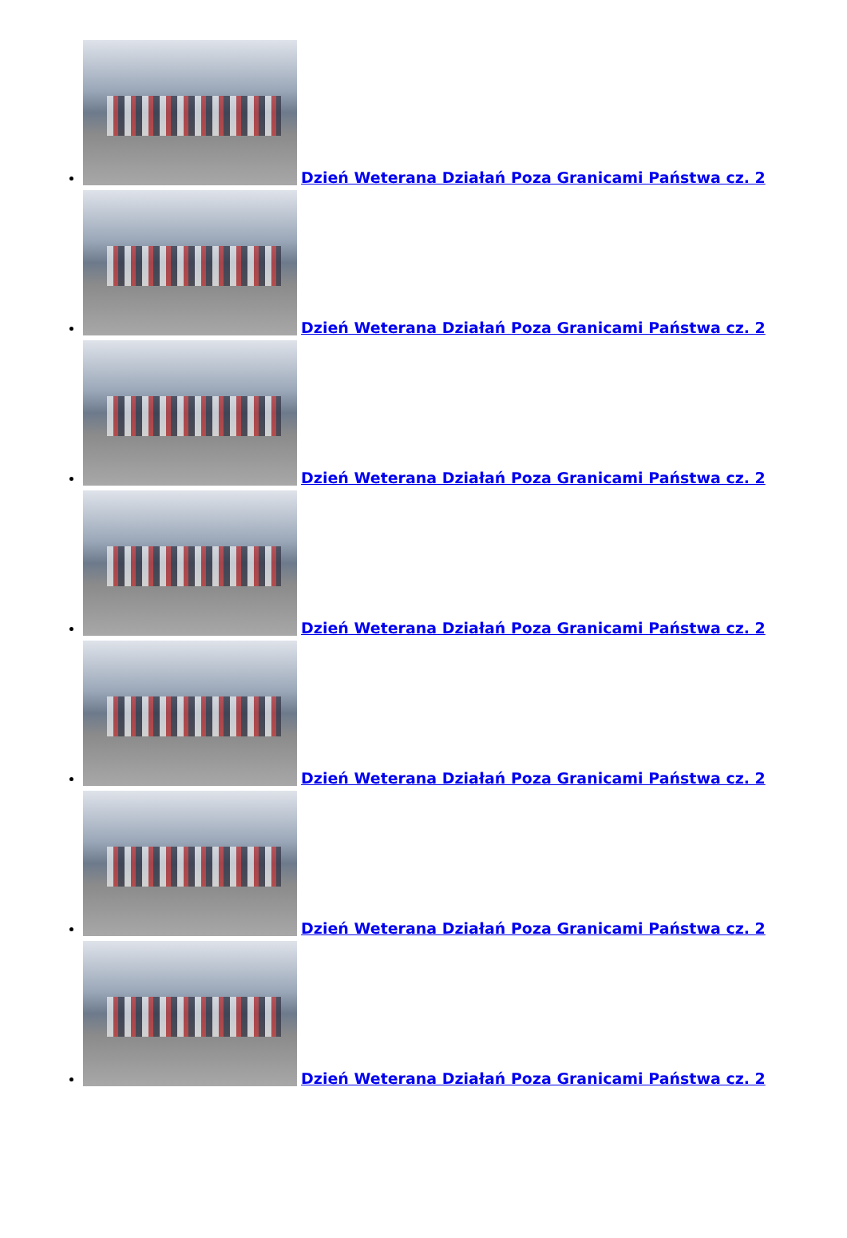Dzień Weterana Działań Poza Granicami Państwa cz. 2
Dzień Weterana Działań Poza Granicami Państwa cz. 2
Dzień Weterana Działań Poza Granicami Państwa cz. 2
Dzień Weterana Działań Poza Granicami Państwa cz. 2
Dzień Weterana Działań Poza Granicami Państwa cz. 2
Dzień Weterana Działań Poza Granicami Państwa cz. 2
Dzień Weterana Działań Poza Granicami Państwa cz. 2